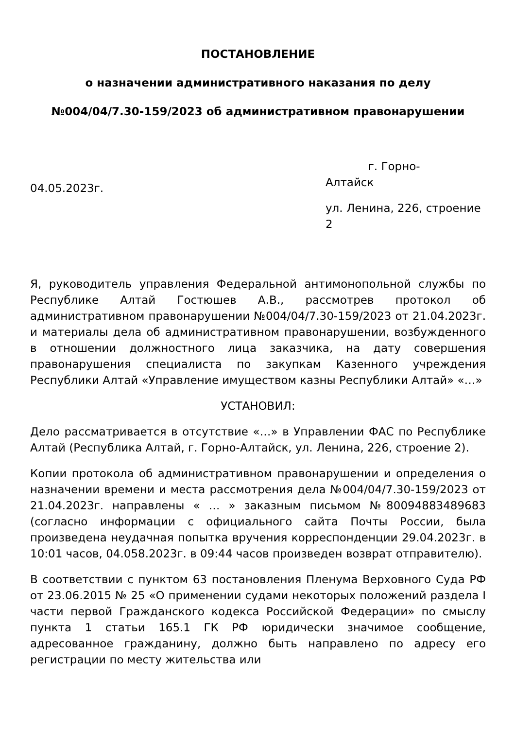ПОСТАНОВЛЕНИЕ
о назначении административного наказания по делу
№004/04/7.30-159/2023 об административном правонарушении
04.05.2023г.
г. Горно-
Алтайск
ул. Ленина, 226, строение 2
Я, руководитель управления Федеральной антимонопольной службы по Республике Алтай Гостюшев А.В., рассмотрев протокол об административном правонарушении №004/04/7.30-159/2023 от 21.04.2023г. и материалы дела об административном правонарушении, возбужденного в отношении должностного лица заказчика, на дату совершения правонарушения специалиста по закупкам Казенного учреждения Республики Алтай «Управление имуществом казны Республики Алтай» «…»
УСТАНОВИЛ:
Дело рассматривается в отсутствие «…» в Управлении ФАС по Республике Алтай (Республика Алтай, г. Горно-Алтайск, ул. Ленина, 226, строение 2).
Копии протокола об административном правонарушении и определения о назначении времени и места рассмотрения дела №004/04/7.30-159/2023 от 21.04.2023г. направлены « … » заказным письмом №80094883489683 (согласно информации с официального сайта Почты России, была произведена неудачная попытка вручения корреспонденции 29.04.2023г. в 10:01 часов, 04.058.2023г. в 09:44 часов произведен возврат отправителю).
В соответствии с пунктом 63 постановления Пленума Верховного Суда РФ от 23.06.2015 № 25 «О применении судами некоторых положений раздела I части первой Гражданского кодекса Российской Федерации» по смыслу пункта 1 статьи 165.1 ГК РФ юридически значимое сообщение, адресованное гражданину, должно быть направлено по адресу его регистрации по месту жительства или